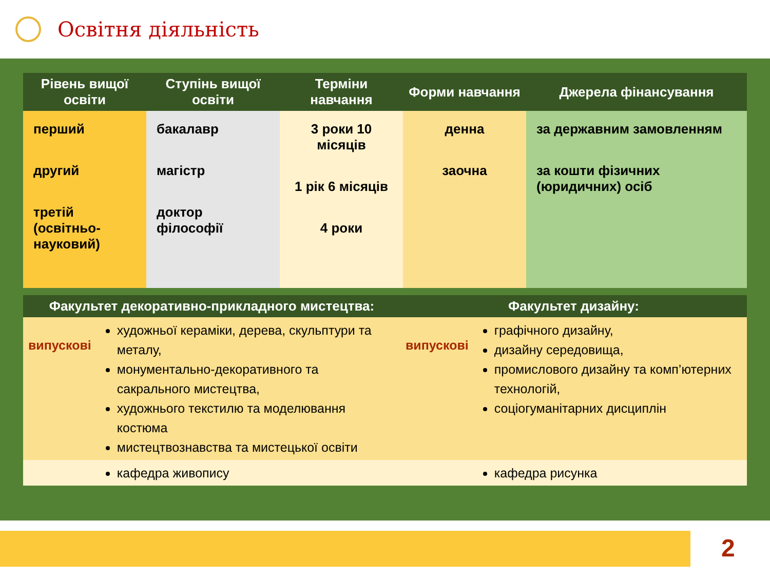Освітня діяльність
| Рівень вищої освіти | Ступінь вищої освіти | Терміни навчання | Форми навчання | Джерела фінансування |
| --- | --- | --- | --- | --- |
| перший другий третій (освітньо-науковий) | бакалавр магістр доктор філософії | 3 роки 10 місяців 1 рік 6 місяців 4 роки | денна заочна | за державним замовленням за кошти фізичних (юридичних) осіб |
| Факультет декоративно-прикладного мистецтва: | | Факультет дизайну: | |
| --- | --- | --- | --- |
| випускові | художньої кераміки, дерева, скульптури та металу, монументально-декоративного та сакрального мистецтва, художнього текстилю та моделювання костюма мистецтвознавства та мистецької освіти | випускові | графічного дизайну, дизайну середовища, промислового дизайну та комп’ютерних технологій, соціогуманітарних дисциплін |
| | кафедра живопису | | кафедра рисунка |
2